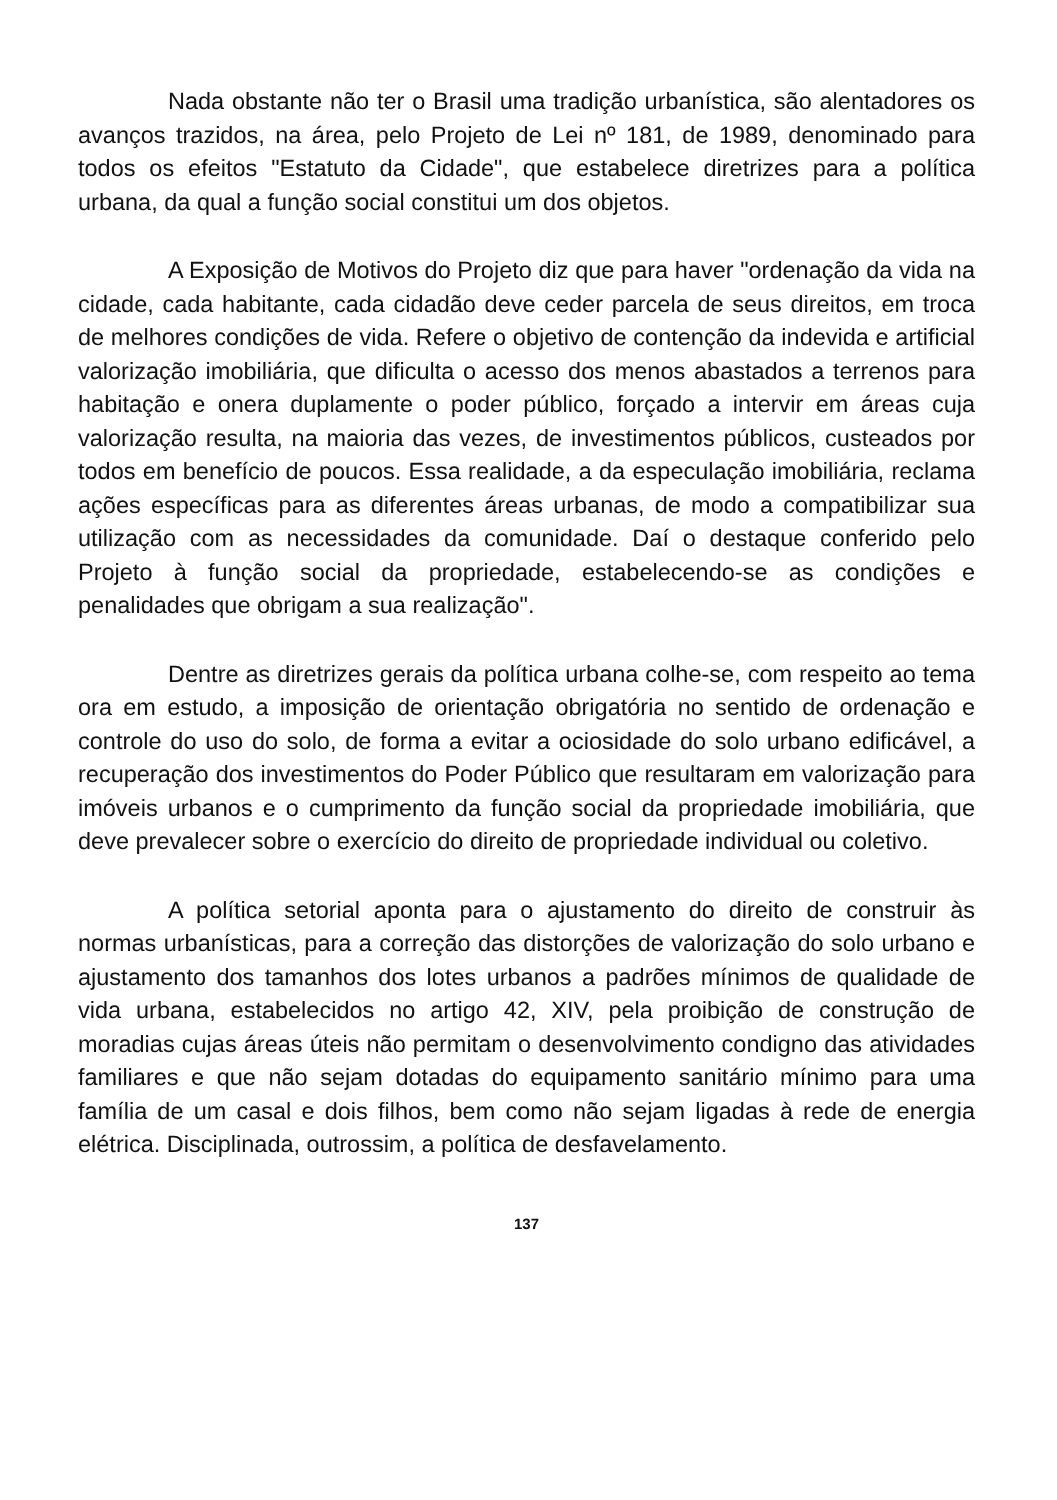Nada obstante não ter o Brasil uma tradição urbanística, são alentadores os avanços trazidos, na área, pelo Projeto de Lei nº 181, de 1989, denominado para todos os efeitos "Estatuto da Cidade", que estabelece diretrizes para a política urbana, da qual a função social constitui um dos objetos.
A Exposição de Motivos do Projeto diz que para haver "ordenação da vida na cidade, cada habitante, cada cidadão deve ceder parcela de seus direitos, em troca de melhores condições de vida. Refere o objetivo de contenção da indevida e artificial valorização imobiliária, que dificulta o acesso dos menos abastados a terrenos para habitação e onera duplamente o poder público, forçado a intervir em áreas cuja valorização resulta, na maioria das vezes, de investimentos públicos, custeados por todos em benefício de poucos. Essa realidade, a da especulação imobiliária, reclama ações específicas para as diferentes áreas urbanas, de modo a compatibilizar sua utilização com as necessidades da comunidade. Daí o destaque conferido pelo Projeto à função social da propriedade, estabelecendo-se as condições e penalidades que obrigam a sua realização".
Dentre as diretrizes gerais da política urbana colhe-se, com respeito ao tema ora em estudo, a imposição de orientação obrigatória no sentido de ordenação e controle do uso do solo, de forma a evitar a ociosidade do solo urbano edificável, a recuperação dos investimentos do Poder Público que resultaram em valorização para imóveis urbanos e o cumprimento da função social da propriedade imobiliária, que deve prevalecer sobre o exercício do direito de propriedade individual ou coletivo.
A política setorial aponta para o ajustamento do direito de construir às normas urbanísticas, para a correção das distorções de valorização do solo urbano e ajustamento dos tamanhos dos lotes urbanos a padrões mínimos de qualidade de vida urbana, estabelecidos no artigo 42, XIV, pela proibição de construção de moradias cujas áreas úteis não permitam o desenvolvimento condigno das atividades familiares e que não sejam dotadas do equipamento sanitário mínimo para uma família de um casal e dois filhos, bem como não sejam ligadas à rede de energia elétrica. Disciplinada, outrossim, a política de desfavelamento.
137